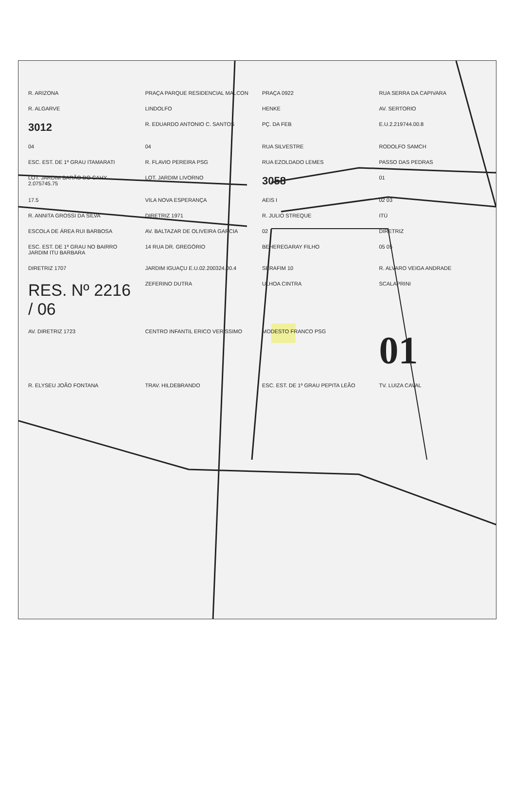R. ARIZONA
PRAÇA PARQUE RESIDENCIAL MALCON
PRAÇA 0922
RUA SERRA DA CAPIVARA
R. ALGARVE
LINDOLFO
HENKE
AV. SERTORIO
3012
R. EDUARDO ANTONIO C. SANTOS
PÇ. DA FEB
E.U.2.219744.00.8
04
04
RUA SILVESTRE
RODOLFO SAMCH
ESC. EST. DE 1º GRAU ITAMARATI
R. FLAVIO PEREIRA PSG
RUA EZOLDADO LEMES
PASSO DAS PEDRAS
LOT. JARDIM BARÃO DO CAHY 2.075745.75
LOT. JARDIM LIVORNO
3058
01
17.5
VILA NOVA ESPERANÇA
AEIS I
02 03
R. ANNITA GROSSI DA SILVA
DIRETRIZ 1971
R. JULIO STREQUE
ITÚ
ESCOLA DE ÁREA RUI BARBOSA
AV. BALTAZAR DE OLIVEIRA GARCIA
02
DIRETRIZ
ESC. EST. DE 1º GRAU NO BAIRRO JARDIM ITU BARBARA
14 RUA DR. GREGÓRIO
BEHEREGARAY FILHO
05 05
DIRETRIZ 1707
JARDIM IGUAÇU E.U.02.200324.00.4
SERAFIM 10
R. ALVARO VEIGA ANDRADE
RES. Nº 2216 / 06
ZEFERINO DUTRA
ULHOA CINTRA
SCALAPRINI
AV. DIRETRIZ 1723
CENTRO INFANTIL ERICO VERISSIMO
MODESTO FRANCO PSG
01
R. ELYSEU JOÃO FONTANA
TRAV. HILDEBRANDO
ESC. EST. DE 1º GRAU PEPITA LEÃO
TV. LUIZA CAVAL